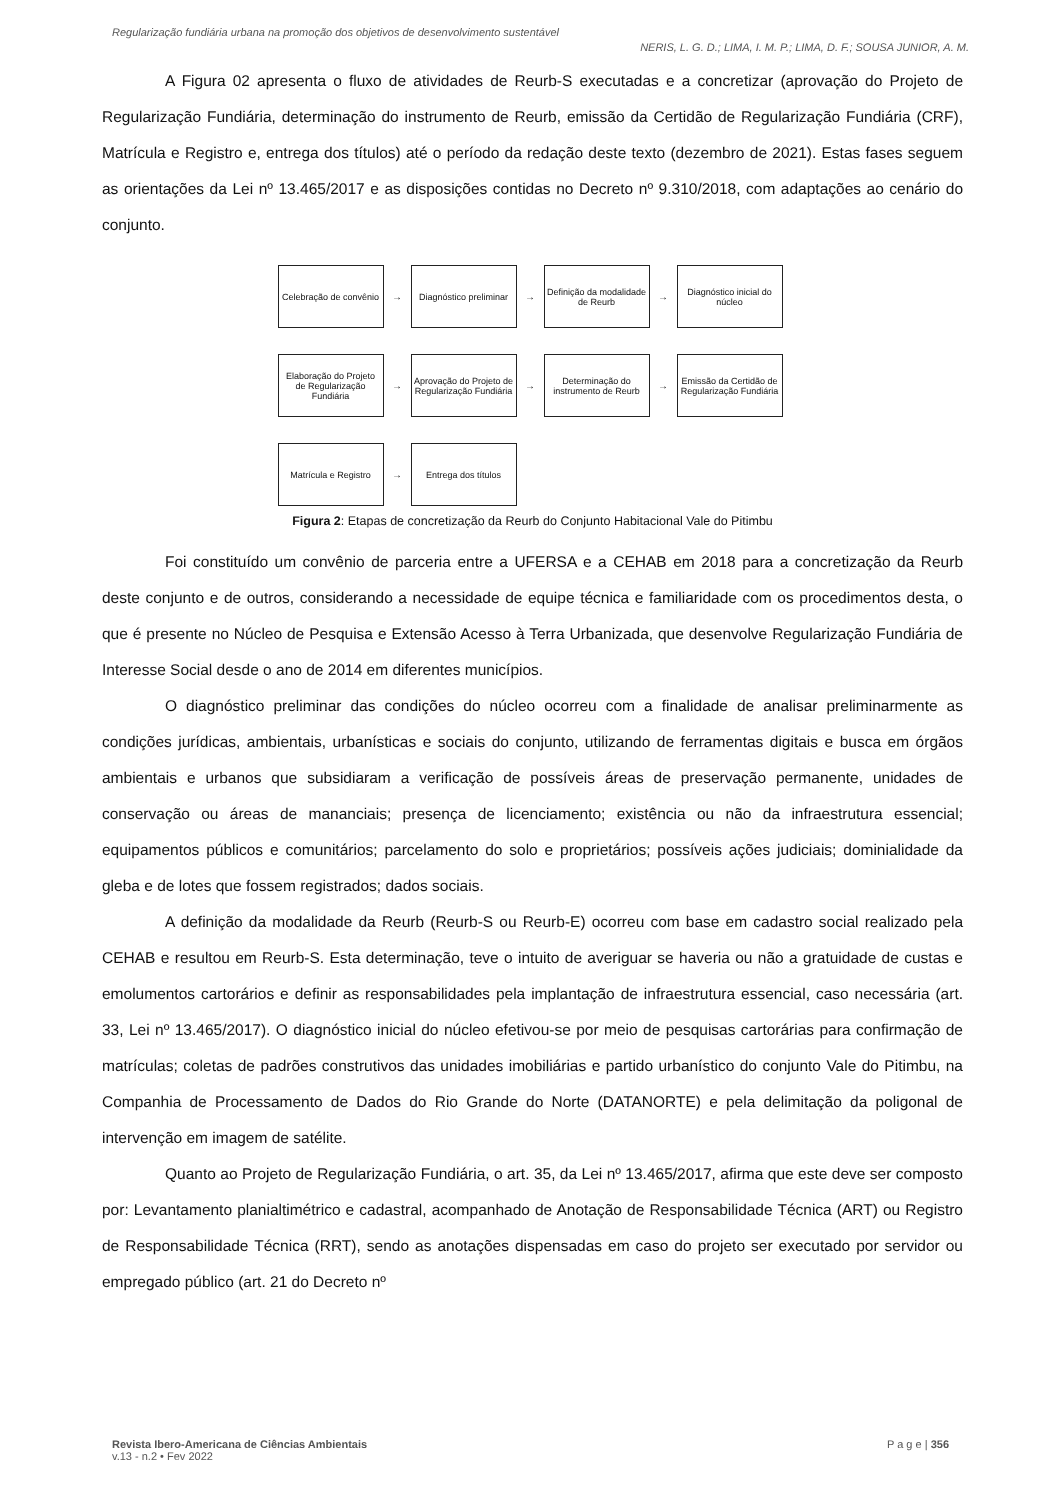Regularização fundiária urbana na promoção dos objetivos de desenvolvimento sustentável
NERIS, L. G. D.; LIMA, I. M. P.; LIMA, D. F.; SOUSA JUNIOR, A. M.
A Figura 02 apresenta o fluxo de atividades de Reurb-S executadas e a concretizar (aprovação do Projeto de Regularização Fundiária, determinação do instrumento de Reurb, emissão da Certidão de Regularização Fundiária (CRF), Matrícula e Registro e, entrega dos títulos) até o período da redação deste texto (dezembro de 2021). Estas fases seguem as orientações da Lei nº 13.465/2017 e as disposições contidas no Decreto nº 9.310/2018, com adaptações ao cenário do conjunto.
Celebração de convênio
→
Diagnóstico preliminar
→
Definição da modalidade de Reurb
→
Diagnóstico inicial do núcleo
Elaboração do Projeto de Regularização Fundiária
→
Aprovação do Projeto de Regularização Fundiária
→
Determinação do instrumento de Reurb
→
Emissão da Certidão de Regularização Fundiária
Matrícula e Registro
→
Entrega dos títulos
Figura 2: Etapas de concretização da Reurb do Conjunto Habitacional Vale do Pitimbu
Foi constituído um convênio de parceria entre a UFERSA e a CEHAB em 2018 para a concretização da Reurb deste conjunto e de outros, considerando a necessidade de equipe técnica e familiaridade com os procedimentos desta, o que é presente no Núcleo de Pesquisa e Extensão Acesso à Terra Urbanizada, que desenvolve Regularização Fundiária de Interesse Social desde o ano de 2014 em diferentes municípios.
O diagnóstico preliminar das condições do núcleo ocorreu com a finalidade de analisar preliminarmente as condições jurídicas, ambientais, urbanísticas e sociais do conjunto, utilizando de ferramentas digitais e busca em órgãos ambientais e urbanos que subsidiaram a verificação de possíveis áreas de preservação permanente, unidades de conservação ou áreas de mananciais; presença de licenciamento; existência ou não da infraestrutura essencial; equipamentos públicos e comunitários; parcelamento do solo e proprietários; possíveis ações judiciais; dominialidade da gleba e de lotes que fossem registrados; dados sociais.
A definição da modalidade da Reurb (Reurb-S ou Reurb-E) ocorreu com base em cadastro social realizado pela CEHAB e resultou em Reurb-S. Esta determinação, teve o intuito de averiguar se haveria ou não a gratuidade de custas e emolumentos cartorários e definir as responsabilidades pela implantação de infraestrutura essencial, caso necessária (art. 33, Lei nº 13.465/2017). O diagnóstico inicial do núcleo efetivou-se por meio de pesquisas cartorárias para confirmação de matrículas; coletas de padrões construtivos das unidades imobiliárias e partido urbanístico do conjunto Vale do Pitimbu, na Companhia de Processamento de Dados do Rio Grande do Norte (DATANORTE) e pela delimitação da poligonal de intervenção em imagem de satélite.
Quanto ao Projeto de Regularização Fundiária, o art. 35, da Lei nº 13.465/2017, afirma que este deve ser composto por: Levantamento planialtimétrico e cadastral, acompanhado de Anotação de Responsabilidade Técnica (ART) ou Registro de Responsabilidade Técnica (RRT), sendo as anotações dispensadas em caso do projeto ser executado por servidor ou empregado público (art. 21 do Decreto nº
Revista Ibero-Americana de Ciências Ambientais
v.13 - n.2 • Fev 2022
P a g e | 356